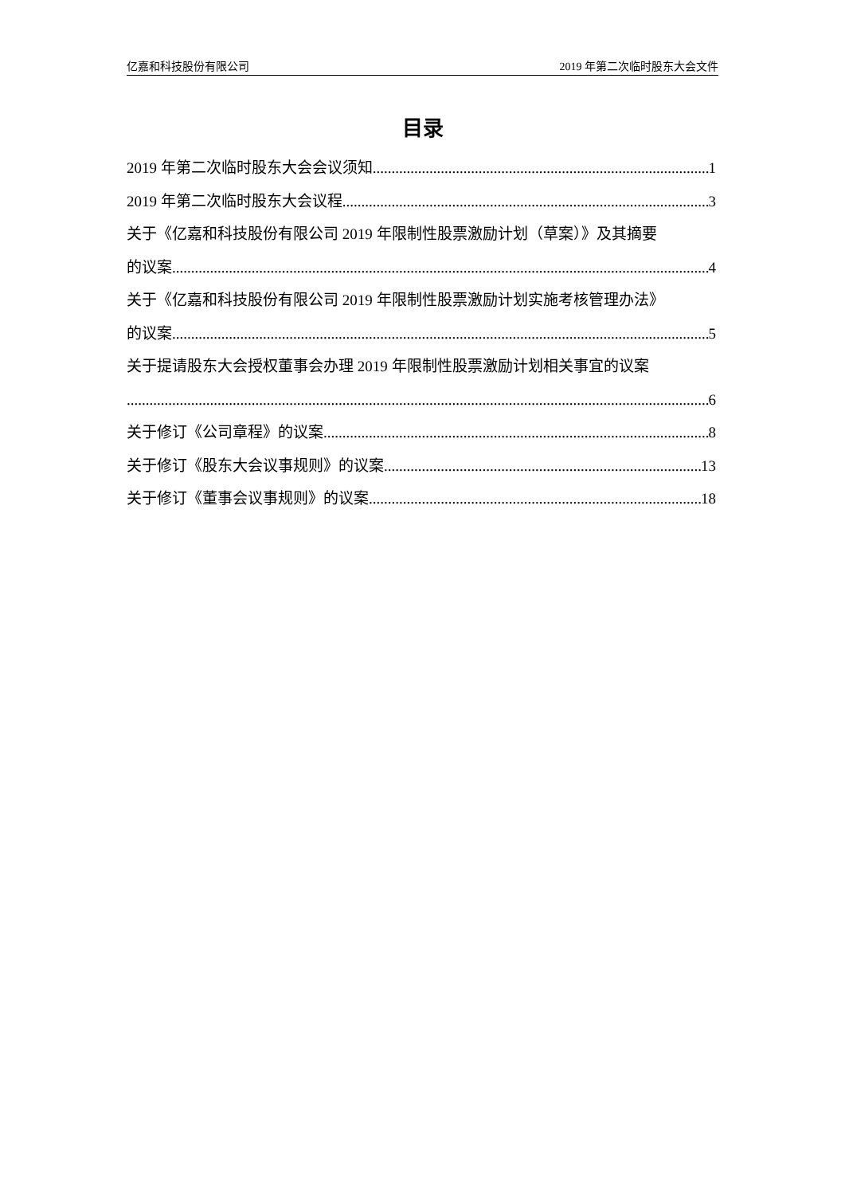亿嘉和科技股份有限公司 2019 年第二次临时股东大会文件
目录
2019 年第二次临时股东大会会议须知 1
2019 年第二次临时股东大会议程 3
关于《亿嘉和科技股份有限公司 2019 年限制性股票激励计划（草案）》及其摘要
的议案 4
关于《亿嘉和科技股份有限公司 2019 年限制性股票激励计划实施考核管理办法》
的议案 5
关于提请股东大会授权董事会办理 2019 年限制性股票激励计划相关事宜的议案
6
关于修订《公司章程》的议案 8
关于修订《股东大会议事规则》的议案 13
关于修订《董事会议事规则》的议案 18